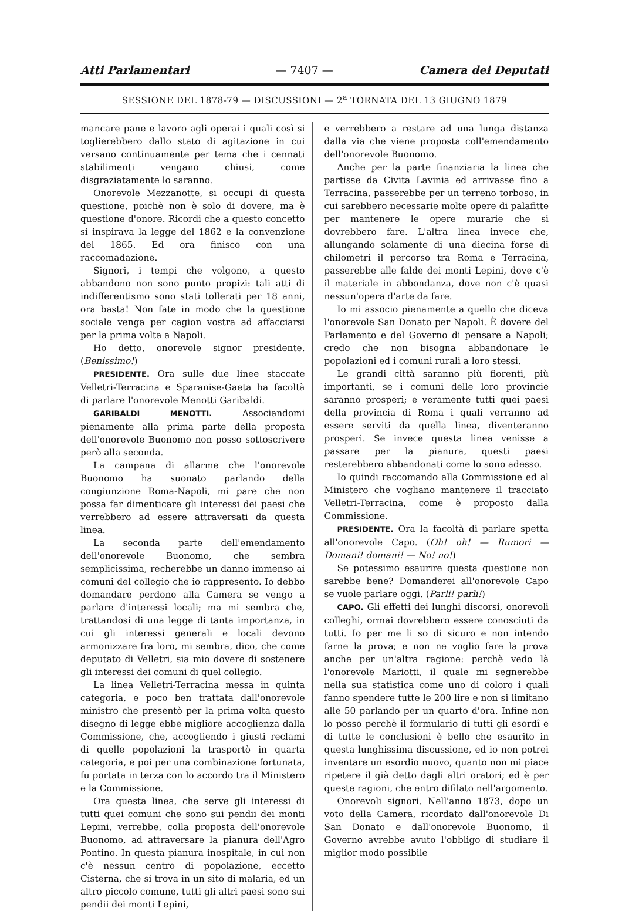Atti Parlamentari — 7407 — Camera dei Deputati
SESSIONE DEL 1878-79 — DISCUSSIONI — 2<sup>a</sup> TORNATA DEL 13 GIUGNO 1879
mancare pane e lavoro agli operai i quali così si toglierebbero dallo stato di agitazione in cui versano continuamente per tema che i cennati stabilimenti vengano chiusi, come disgraziatamente lo saranno.
Onorevole Mezzanotte, si occupi di questa questione, poichè non è solo di dovere, ma è questione d'onore. Ricordi che a questo concetto si inspirava la legge del 1862 e la convenzione del 1865. Ed ora finisco con una raccomadazione.
Signori, i tempi che volgono, a questo abbandono non sono punto propizi: tali atti di indifferentismo sono stati tollerati per 18 anni, ora basta! Non fate in modo che la questione sociale venga per cagion vostra ad affacciarsi per la prima volta a Napoli.
Ho detto, onorevole signor presidente. (Benissimo!)
PRESIDENTE. Ora sulle due linee staccate Velletri-Terracina e Sparanise-Gaeta ha facoltà di parlare l'onorevole Menotti Garibaldi.
GARIBALDI MENOTTI. Associandomi pienamente alla prima parte della proposta dell'onorevole Buonomo non posso sottoscrivere però alla seconda.
La campana di allarme che l'onorevole Buonomo ha suonato parlando della congiunzione Roma-Napoli, mi pare che non possa far dimenticare gli interessi dei paesi che verrebbero ad essere attraversati da questa linea.
La seconda parte dell'emendamento dell'onorevole Buonomo, che sembra semplicissima, recherebbe un danno immenso ai comuni del collegio che io rappresento. Io debbo domandare perdono alla Camera se vengo a parlare d'interessi locali; ma mi sembra che, trattandosi di una legge di tanta importanza, in cui gli interessi generali e locali devono armonizzare fra loro, mi sembra, dico, che come deputato di Velletri, sia mio dovere di sostenere gli interessi dei comuni di quel collegio.
La linea Velletri-Terracina messa in quinta categoria, e poco ben trattata dall'onorevole ministro che presentò per la prima volta questo disegno di legge ebbe migliore accoglienza dalla Commissione, che, accogliendo i giusti reclami di quelle popolazioni la trasportò in quarta categoria, e poi per una combinazione fortunata, fu portata in terza con lo accordo tra il Ministero e la Commissione.
Ora questa linea, che serve gli interessi di tutti quei comuni che sono sui pendii dei monti Lepini, verrebbe, colla proposta dell'onorevole Buonomo, ad attraversare la pianura dell'Agro Pontino. In questa pianura inospitale, in cui non c'è nessun centro di popolazione, eccetto Cisterna, che si trova in un sito di malaria, ed un altro piccolo comune, tutti gli altri paesi sono sui pendii dei monti Lepini,
e verrebbero a restare ad una lunga distanza dalla via che viene proposta coll'emendamento dell'onorevole Buonomo.
Anche per la parte finanziaria la linea che partisse da Civita Lavinia ed arrivasse fino a Terracina, passerebbe per un terreno torboso, in cui sarebbero necessarie molte opere di palafitte per mantenere le opere murarie che si dovrebbero fare. L'altra linea invece che, allungando solamente di una diecina forse di chilometri il percorso tra Roma e Terracina, passerebbe alle falde dei monti Lepini, dove c'è il materiale in abbondanza, dove non c'è quasi nessun'opera d'arte da fare.
Io mi associo pienamente a quello che diceva l'onorevole San Donato per Napoli. È dovere del Parlamento e del Governo di pensare a Napoli; credo che non bisogna abbandonare le popolazioni ed i comuni rurali a loro stessi.
Le grandi città saranno più fiorenti, più importanti, se i comuni delle loro provincie saranno prosperi; e veramente tutti quei paesi della provincia di Roma i quali verranno ad essere serviti da quella linea, diventeranno prosperi. Se invece questa linea venisse a passare per la pianura, questi paesi resterebbero abbandonati come lo sono adesso.
Io quindi raccomando alla Commissione ed al Ministero che vogliano mantenere il tracciato Velletri-Terracina, come è proposto dalla Commissione.
PRESIDENTE. Ora la facoltà di parlare spetta all'onorevole Capo. (Oh! oh! — Rumori — Domani! domani! — No! no!)
Se potessimo esaurire questa questione non sarebbe bene? Domanderei all'onorevole Capo se vuole parlare oggi. (Parli! parli!)
CAPO. Gli effetti dei lunghi discorsi, onorevoli colleghi, ormai dovrebbero essere conosciuti da tutti. Io per me li so di sicuro e non intendo farne la prova; e non ne voglio fare la prova anche per un'altra ragione: perchè vedo là l'onorevole Mariotti, il quale mi segnerebbe nella sua statistica come uno di coloro i quali fanno spendere tutte le 200 lire e non si limitano alle 50 parlando per un quarto d'ora. Infine non lo posso perchè il formulario di tutti gli esordî e di tutte le conclusioni è bello che esaurito in questa lunghissima discussione, ed io non potrei inventare un esordio nuovo, quanto non mi piace ripetere il già detto dagli altri oratori; ed è per queste ragioni, che entro difilato nell'argomento.
Onorevoli signori. Nell'anno 1873, dopo un voto della Camera, ricordato dall'onorevole Di San Donato e dall'onorevole Buonomo, il Governo avrebbe avuto l'obbligo di studiare il miglior modo possibile